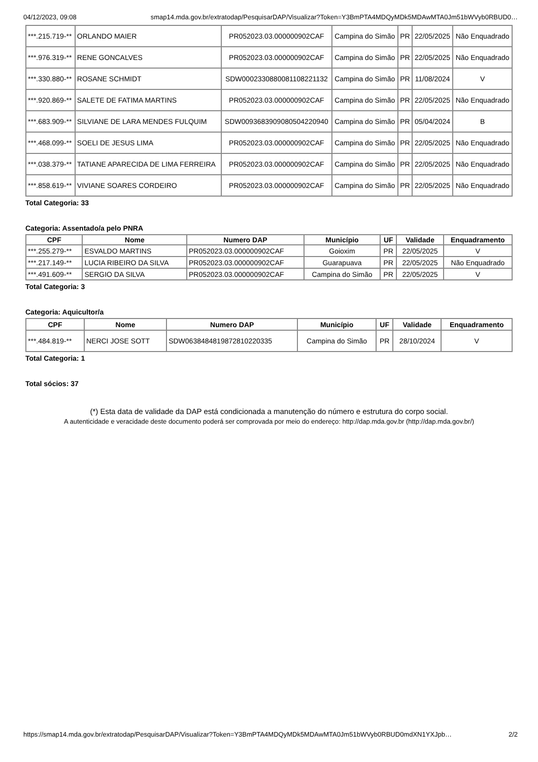04/12/2023, 09:08 smap14.mda.gov.br/extratodap/PesquisarDAP/Visualizar?Token=Y3BmPTA4MDQyMDk5MDAwMTA0Jm51bWVyb0RBUD0…
| ***.215.719-** | ORLANDO MAIER | PR052023.03.000000902CAF | Campina do Simão | PR | 22/05/2025 | Não Enquadrado |
| ***.976.319-** | RENE GONCALVES | PR052023.03.000000902CAF | Campina do Simão | PR | 22/05/2025 | Não Enquadrado |
| ***.330.880-** | ROSANE SCHMIDT | SDW0002330880081108221132 | Campina do Simão | PR | 11/08/2024 | V |
| ***.920.869-** | SALETE DE FATIMA MARTINS | PR052023.03.000000902CAF | Campina do Simão | PR | 22/05/2025 | Não Enquadrado |
| ***.683.909-** | SILVIANE DE LARA MENDES FULQUIM | SDW0093683909080504220940 | Campina do Simão | PR | 05/04/2024 | B |
| ***.468.099-** | SOELI DE JESUS LIMA | PR052023.03.000000902CAF | Campina do Simão | PR | 22/05/2025 | Não Enquadrado |
| ***.038.379-** | TATIANE APARECIDA DE LIMA FERREIRA | PR052023.03.000000902CAF | Campina do Simão | PR | 22/05/2025 | Não Enquadrado |
| ***.858.619-** | VIVIANE SOARES CORDEIRO | PR052023.03.000000902CAF | Campina do Simão | PR | 22/05/2025 | Não Enquadrado |
Total Categoria: 33
Categoria: Assentado/a pelo PNRA
| CPF | Nome | Numero DAP | Município | UF | Validade | Enquadramento |
| --- | --- | --- | --- | --- | --- | --- |
| ***.255.279-** | ESVALDO MARTINS | PR052023.03.000000902CAF | Goioxim | PR | 22/05/2025 | V |
| ***.217.149-** | LUCIA RIBEIRO DA SILVA | PR052023.03.000000902CAF | Guarapuava | PR | 22/05/2025 | Não Enquadrado |
| ***.491.609-** | SERGIO DA SILVA | PR052023.03.000000902CAF | Campina do Simão | PR | 22/05/2025 | V |
Total Categoria: 3
Categoria: Aquicultor/a
| CPF | Nome | Numero DAP | Município | UF | Validade | Enquadramento |
| --- | --- | --- | --- | --- | --- | --- |
| ***.484.819-** | NERCI JOSE SOTT | SDW0638484819872810220335 | Campina do Simão | PR | 28/10/2024 | V |
Total Categoria: 1
Total sócios: 37
(*) Esta data de validade da DAP está condicionada a manutenção do número e estrutura do corpo social.
A autenticidade e veracidade deste documento poderá ser comprovada por meio do endereço: http://dap.mda.gov.br (http://dap.mda.gov.br/)
https://smap14.mda.gov.br/extratodap/PesquisarDAP/Visualizar?Token=Y3BmPTA4MDQyMDk5MDAwMTA0Jm51bWVyb0RBUD0mdXN1YXJpb… 2/2